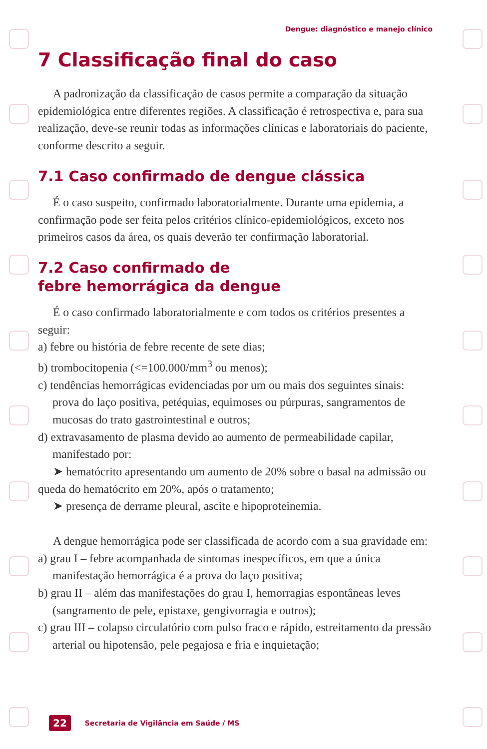Dengue: diagnóstico e manejo clínico
7 Classificação final do caso
A padronização da classificação de casos permite a comparação da situação epidemiológica entre diferentes regiões. A classificação é retrospectiva e, para sua realização, deve-se reunir todas as informações clínicas e laboratoriais do paciente, conforme descrito a seguir.
7.1 Caso confirmado de dengue clássica
É o caso suspeito, confirmado laboratorialmente. Durante uma epidemia, a confirmação pode ser feita pelos critérios clínico-epidemiológicos, exceto nos primeiros casos da área, os quais deverão ter confirmação laboratorial.
7.2 Caso confirmado de
febre hemorrágica da dengue
É o caso confirmado laboratorialmente e com todos os critérios presentes a seguir:
a) febre ou história de febre recente de sete dias;
b) trombocitopenia (<=100.000/mm<sup>3</sup> ou menos);
c) tendências hemorrágicas evidenciadas por um ou mais dos seguintes sinais: prova do laço positiva, petéquias, equimoses ou púrpuras, sangramentos de mucosas do trato gastrointestinal e outros;
d) extravasamento de plasma devido ao aumento de permeabilidade capilar, manifestado por:
➤ hematócrito apresentando um aumento de 20% sobre o basal na admissão ou queda do hematócrito em 20%, após o tratamento;
➤ presença de derrame pleural, ascite e hipoproteinemia.
A dengue hemorrágica pode ser classificada de acordo com a sua gravidade em:
a) grau I – febre acompanhada de sintomas inespecíficos, em que a única manifestação hemorrágica é a prova do laço positiva;
b) grau II – além das manifestações do grau I, hemorragias espontâneas leves (sangramento de pele, epistaxe, gengivorragia e outros);
c) grau III – colapso circulatório com pulso fraco e rápido, estreitamento da pressão arterial ou hipotensão, pele pegajosa e fria e inquietação;
22 Secretaria de Vigilância em Saúde / MS